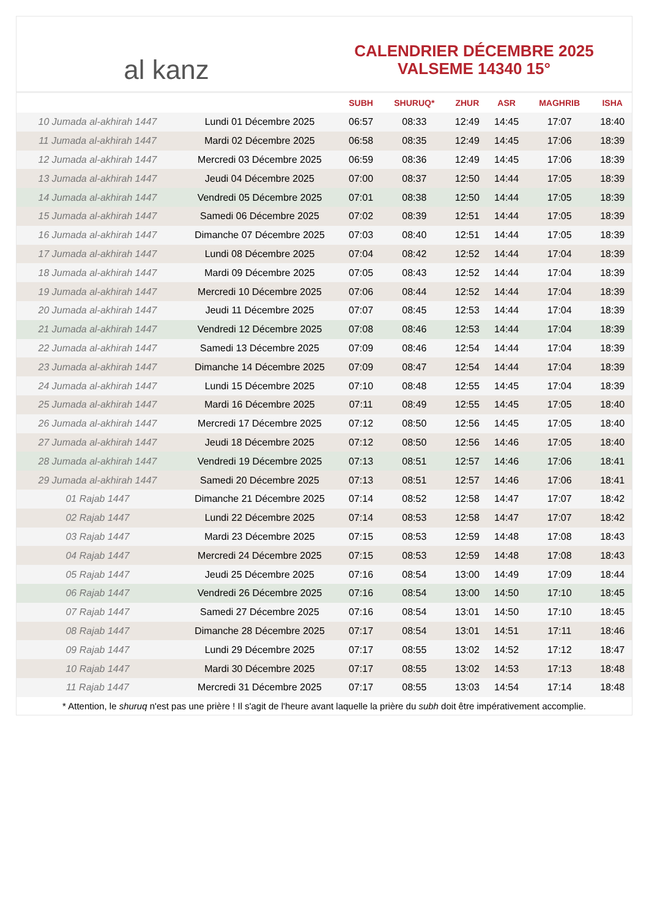al kanz
CALENDRIER DÉCEMBRE 2025
VALSEME 14340 15°
| | | SUBH | SHURUQ* | ZHUR | ASR | MAGHRIB | ISHA |
| --- | --- | --- | --- | --- | --- | --- | --- |
| 10 Jumada al-akhirah 1447 | Lundi 01 Décembre 2025 | 06:57 | 08:33 | 12:49 | 14:45 | 17:07 | 18:40 |
| 11 Jumada al-akhirah 1447 | Mardi 02 Décembre 2025 | 06:58 | 08:35 | 12:49 | 14:45 | 17:06 | 18:39 |
| 12 Jumada al-akhirah 1447 | Mercredi 03 Décembre 2025 | 06:59 | 08:36 | 12:49 | 14:45 | 17:06 | 18:39 |
| 13 Jumada al-akhirah 1447 | Jeudi 04 Décembre 2025 | 07:00 | 08:37 | 12:50 | 14:44 | 17:05 | 18:39 |
| 14 Jumada al-akhirah 1447 | Vendredi 05 Décembre 2025 | 07:01 | 08:38 | 12:50 | 14:44 | 17:05 | 18:39 |
| 15 Jumada al-akhirah 1447 | Samedi 06 Décembre 2025 | 07:02 | 08:39 | 12:51 | 14:44 | 17:05 | 18:39 |
| 16 Jumada al-akhirah 1447 | Dimanche 07 Décembre 2025 | 07:03 | 08:40 | 12:51 | 14:44 | 17:05 | 18:39 |
| 17 Jumada al-akhirah 1447 | Lundi 08 Décembre 2025 | 07:04 | 08:42 | 12:52 | 14:44 | 17:04 | 18:39 |
| 18 Jumada al-akhirah 1447 | Mardi 09 Décembre 2025 | 07:05 | 08:43 | 12:52 | 14:44 | 17:04 | 18:39 |
| 19 Jumada al-akhirah 1447 | Mercredi 10 Décembre 2025 | 07:06 | 08:44 | 12:52 | 14:44 | 17:04 | 18:39 |
| 20 Jumada al-akhirah 1447 | Jeudi 11 Décembre 2025 | 07:07 | 08:45 | 12:53 | 14:44 | 17:04 | 18:39 |
| 21 Jumada al-akhirah 1447 | Vendredi 12 Décembre 2025 | 07:08 | 08:46 | 12:53 | 14:44 | 17:04 | 18:39 |
| 22 Jumada al-akhirah 1447 | Samedi 13 Décembre 2025 | 07:09 | 08:46 | 12:54 | 14:44 | 17:04 | 18:39 |
| 23 Jumada al-akhirah 1447 | Dimanche 14 Décembre 2025 | 07:09 | 08:47 | 12:54 | 14:44 | 17:04 | 18:39 |
| 24 Jumada al-akhirah 1447 | Lundi 15 Décembre 2025 | 07:10 | 08:48 | 12:55 | 14:45 | 17:04 | 18:39 |
| 25 Jumada al-akhirah 1447 | Mardi 16 Décembre 2025 | 07:11 | 08:49 | 12:55 | 14:45 | 17:05 | 18:40 |
| 26 Jumada al-akhirah 1447 | Mercredi 17 Décembre 2025 | 07:12 | 08:50 | 12:56 | 14:45 | 17:05 | 18:40 |
| 27 Jumada al-akhirah 1447 | Jeudi 18 Décembre 2025 | 07:12 | 08:50 | 12:56 | 14:46 | 17:05 | 18:40 |
| 28 Jumada al-akhirah 1447 | Vendredi 19 Décembre 2025 | 07:13 | 08:51 | 12:57 | 14:46 | 17:06 | 18:41 |
| 29 Jumada al-akhirah 1447 | Samedi 20 Décembre 2025 | 07:13 | 08:51 | 12:57 | 14:46 | 17:06 | 18:41 |
| 01 Rajab 1447 | Dimanche 21 Décembre 2025 | 07:14 | 08:52 | 12:58 | 14:47 | 17:07 | 18:42 |
| 02 Rajab 1447 | Lundi 22 Décembre 2025 | 07:14 | 08:53 | 12:58 | 14:47 | 17:07 | 18:42 |
| 03 Rajab 1447 | Mardi 23 Décembre 2025 | 07:15 | 08:53 | 12:59 | 14:48 | 17:08 | 18:43 |
| 04 Rajab 1447 | Mercredi 24 Décembre 2025 | 07:15 | 08:53 | 12:59 | 14:48 | 17:08 | 18:43 |
| 05 Rajab 1447 | Jeudi 25 Décembre 2025 | 07:16 | 08:54 | 13:00 | 14:49 | 17:09 | 18:44 |
| 06 Rajab 1447 | Vendredi 26 Décembre 2025 | 07:16 | 08:54 | 13:00 | 14:50 | 17:10 | 18:45 |
| 07 Rajab 1447 | Samedi 27 Décembre 2025 | 07:16 | 08:54 | 13:01 | 14:50 | 17:10 | 18:45 |
| 08 Rajab 1447 | Dimanche 28 Décembre 2025 | 07:17 | 08:54 | 13:01 | 14:51 | 17:11 | 18:46 |
| 09 Rajab 1447 | Lundi 29 Décembre 2025 | 07:17 | 08:55 | 13:02 | 14:52 | 17:12 | 18:47 |
| 10 Rajab 1447 | Mardi 30 Décembre 2025 | 07:17 | 08:55 | 13:02 | 14:53 | 17:13 | 18:48 |
| 11 Rajab 1447 | Mercredi 31 Décembre 2025 | 07:17 | 08:55 | 13:03 | 14:54 | 17:14 | 18:48 |
* Attention, le shuruq n'est pas une prière ! Il s'agit de l'heure avant laquelle la prière du subh doit être impérativement accomplie.